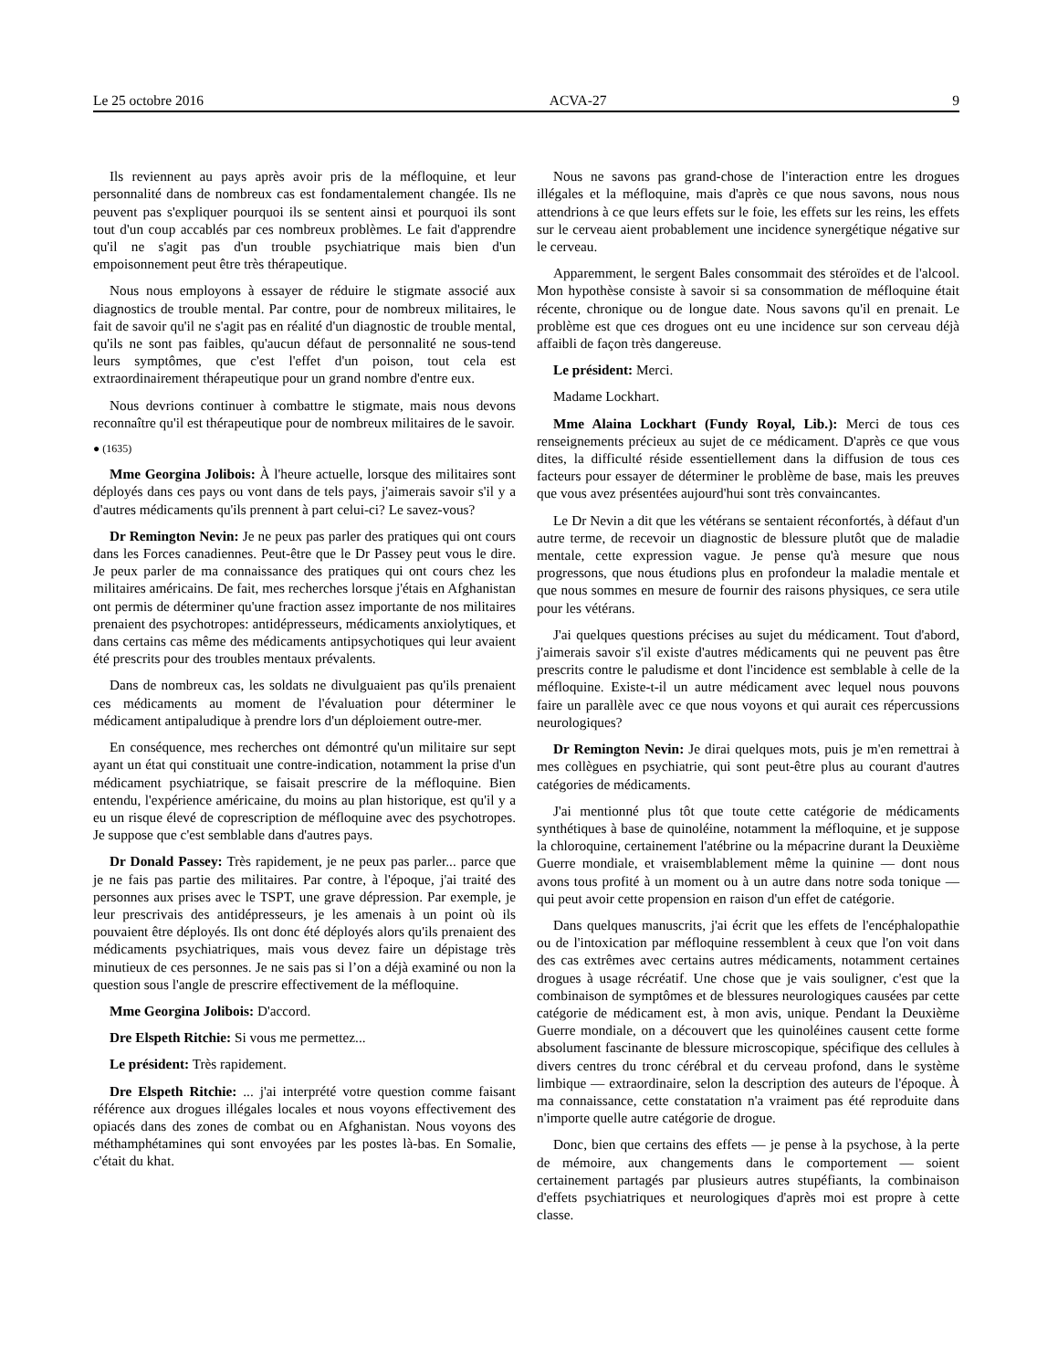Le 25 octobre 2016 ACVA-27 9
Ils reviennent au pays après avoir pris de la méfloquine, et leur personnalité dans de nombreux cas est fondamentalement changée. Ils ne peuvent pas s'expliquer pourquoi ils se sentent ainsi et pourquoi ils sont tout d'un coup accablés par ces nombreux problèmes. Le fait d'apprendre qu'il ne s'agit pas d'un trouble psychiatrique mais bien d'un empoisonnement peut être très thérapeutique.
Nous nous employons à essayer de réduire le stigmate associé aux diagnostics de trouble mental. Par contre, pour de nombreux militaires, le fait de savoir qu'il ne s'agit pas en réalité d'un diagnostic de trouble mental, qu'ils ne sont pas faibles, qu'aucun défaut de personnalité ne sous-tend leurs symptômes, que c'est l'effet d'un poison, tout cela est extraordinairement thérapeutique pour un grand nombre d'entre eux.
Nous devrions continuer à combattre le stigmate, mais nous devons reconnaître qu'il est thérapeutique pour de nombreux militaires de le savoir.
● (1635)
Mme Georgina Jolibois: À l'heure actuelle, lorsque des militaires sont déployés dans ces pays ou vont dans de tels pays, j'aimerais savoir s'il y a d'autres médicaments qu'ils prennent à part celui-ci? Le savez-vous?
Dr Remington Nevin: Je ne peux pas parler des pratiques qui ont cours dans les Forces canadiennes. Peut-être que le Dr Passey peut vous le dire. Je peux parler de ma connaissance des pratiques qui ont cours chez les militaires américains. De fait, mes recherches lorsque j'étais en Afghanistan ont permis de déterminer qu'une fraction assez importante de nos militaires prenaient des psychotropes: antidé­presseurs, médicaments anxiolytiques, et dans certains cas même des médicaments antipsychotiques qui leur avaient été prescrits pour des troubles mentaux prévalents.
Dans de nombreux cas, les soldats ne divulguaient pas qu'ils prenaient ces médicaments au moment de l'évaluation pour déterminer le médicament antipaludique à prendre lors d'un déploiement outre-mer.
En conséquence, mes recherches ont démontré qu'un militaire sur sept ayant un état qui constituait une contre-indication, notamment la prise d'un médicament psychiatrique, se faisait prescrire de la méfloquine. Bien entendu, l'expérience américaine, du moins au plan historique, est qu'il y a eu un risque élevé de coprescription de méfloquine avec des psychotropes. Je suppose que c'est semblable dans d'autres pays.
Dr Donald Passey: Très rapidement, je ne peux pas parler... parce que je ne fais pas partie des militaires. Par contre, à l'époque, j'ai traité des personnes aux prises avec le TSPT, une grave dépression. Par exemple, je leur prescrivais des antidépresseurs, je les amenais à un point où ils pouvaient être déployés. Ils ont donc été déployés alors qu'ils prenaient des médicaments psychiatriques, mais vous devez faire un dépistage très minutieux de ces personnes. Je ne sais pas si l’on a déjà examiné ou non la question sous l'angle de prescrire effectivement de la méfloquine.
Mme Georgina Jolibois: D'accord.
Dre Elspeth Ritchie: Si vous me permettez...
Le président: Très rapidement.
Dre Elspeth Ritchie: ... j'ai interprété votre question comme faisant référence aux drogues illégales locales et nous voyons effectivement des opiacés dans des zones de combat ou en Afghanistan. Nous voyons des méthamphétamines qui sont envoyées par les postes là-bas. En Somalie, c'était du khat.
Nous ne savons pas grand-chose de l'interaction entre les drogues illégales et la méfloquine, mais d'après ce que nous savons, nous nous attendrions à ce que leurs effets sur le foie, les effets sur les reins, les effets sur le cerveau aient probablement une incidence synergétique négative sur le cerveau.
Apparemment, le sergent Bales consommait des stéroïdes et de l'alcool. Mon hypothèse consiste à savoir si sa consommation de méfloquine était récente, chronique ou de longue date. Nous savons qu'il en prenait. Le problème est que ces drogues ont eu une incidence sur son cerveau déjà affaibli de façon très dangereuse.
Le président: Merci.
Madame Lockhart.
Mme Alaina Lockhart (Fundy Royal, Lib.): Merci de tous ces renseignements précieux au sujet de ce médicament. D'après ce que vous dites, la difficulté réside essentiellement dans la diffusion de tous ces facteurs pour essayer de déterminer le problème de base, mais les preuves que vous avez présentées aujourd'hui sont très convaincantes.
Le Dr Nevin a dit que les vétérans se sentaient réconfortés, à défaut d'un autre terme, de recevoir un diagnostic de blessure plutôt que de maladie mentale, cette expression vague. Je pense qu'à mesure que nous progressons, que nous étudions plus en profondeur la maladie mentale et que nous sommes en mesure de fournir des raisons physiques, ce sera utile pour les vétérans.
J'ai quelques questions précises au sujet du médicament. Tout d'abord, j'aimerais savoir s'il existe d'autres médicaments qui ne peuvent pas être prescrits contre le paludisme et dont l'incidence est semblable à celle de la méfloquine. Existe-t-il un autre médicament avec lequel nous pouvons faire un parallèle avec ce que nous voyons et qui aurait ces répercussions neurologiques?
Dr Remington Nevin: Je dirai quelques mots, puis je m'en remettrai à mes collègues en psychiatrie, qui sont peut-être plus au courant d'autres catégories de médicaments.
J'ai mentionné plus tôt que toute cette catégorie de médicaments synthétiques à base de quinoléine, notamment la méfloquine, et je suppose la chloroquine, certainement l'atébrine ou la mépacrine durant la Deuxième Guerre mondiale, et vraisemblablement même la quinine — dont nous avons tous profité à un moment ou à un autre dans notre soda tonique — qui peut avoir cette propension en raison d'un effet de catégorie.
Dans quelques manuscrits, j'ai écrit que les effets de l'encépha­lopathie ou de l'intoxication par méfloquine ressemblent à ceux que l'on voit dans des cas extrêmes avec certains autres médicaments, notamment certaines drogues à usage récréatif. Une chose que je vais souligner, c'est que la combinaison de symptômes et de blessures neurologiques causées par cette catégorie de médicament est, à mon avis, unique. Pendant la Deuxième Guerre mondiale, on a découvert que les quinoléines causent cette forme absolument fascinante de blessure microscopique, spécifique des cellules à divers centres du tronc cérébral et du cerveau profond, dans le système limbique — extraordinaire, selon la description des auteurs de l'époque. À ma connaissance, cette constatation n'a vraiment pas été reproduite dans n'importe quelle autre catégorie de drogue.
Donc, bien que certains des effets — je pense à la psychose, à la perte de mémoire, aux changements dans le comportement — soient certainement partagés par plusieurs autres stupéfiants, la combinai­son d'effets psychiatriques et neurologiques d'après moi est propre à cette classe.